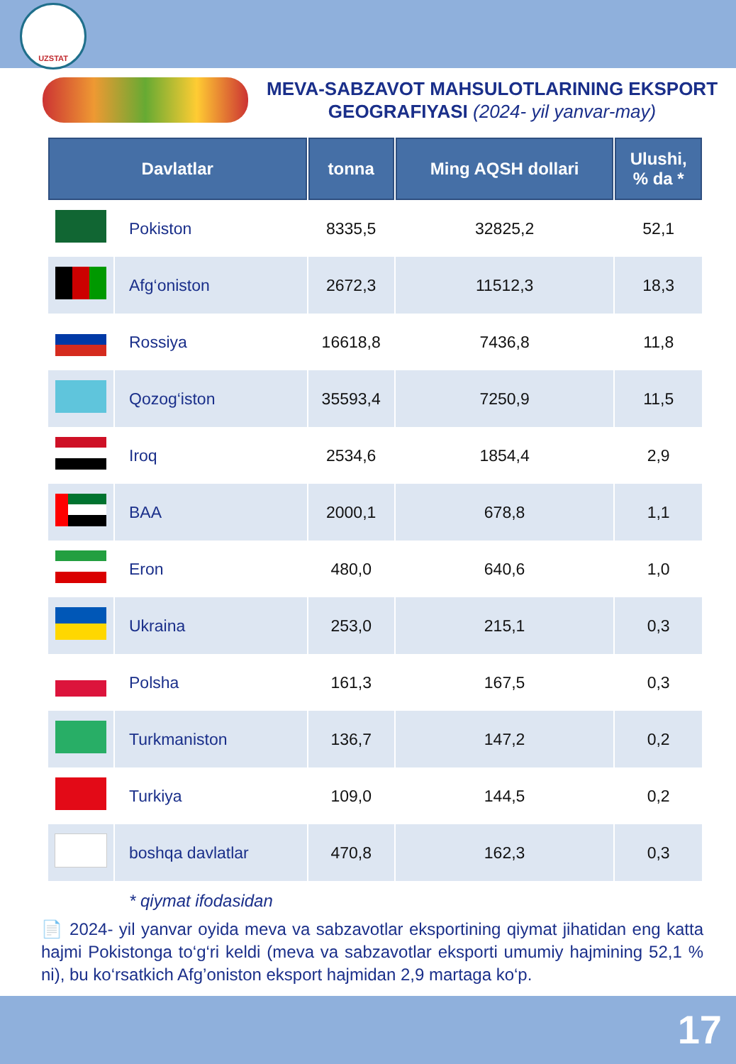UZSTAT
MEVA-SABZAVOT MAHSULOTLARINING EKSPORT
GEOGRAFIYASI (2024- yil yanvar-may)
| Davlatlar | | tonna | Ming AQSH dollari | Ulushi, % da * |
| --- | --- | --- | --- | --- |
| | Pokiston | 8335,5 | 32825,2 | 52,1 |
| | Afg‘oniston | 2672,3 | 11512,3 | 18,3 |
| | Rossiya | 16618,8 | 7436,8 | 11,8 |
| | Qozog‘iston | 35593,4 | 7250,9 | 11,5 |
| | Iroq | 2534,6 | 1854,4 | 2,9 |
| | BAA | 2000,1 | 678,8 | 1,1 |
| | Eron | 480,0 | 640,6 | 1,0 |
| | Ukraina | 253,0 | 215,1 | 0,3 |
| | Polsha | 161,3 | 167,5 | 0,3 |
| | Turkmaniston | 136,7 | 147,2 | 0,2 |
| | Turkiya | 109,0 | 144,5 | 0,2 |
| | boshqa davlatlar | 470,8 | 162,3 | 0,3 |
* qiymat ifodasidan
📄 2024- yil yanvar oyida meva va sabzavotlar eksportining qiymat jihatidan eng katta hajmi Pokistonga to‘g‘ri keldi (meva va sabzavotlar eksporti umumiy hajmining 52,1 % ni), bu ko‘rsatkich Afg’oniston eksport hajmidan 2,9 martaga ko‘p.
17